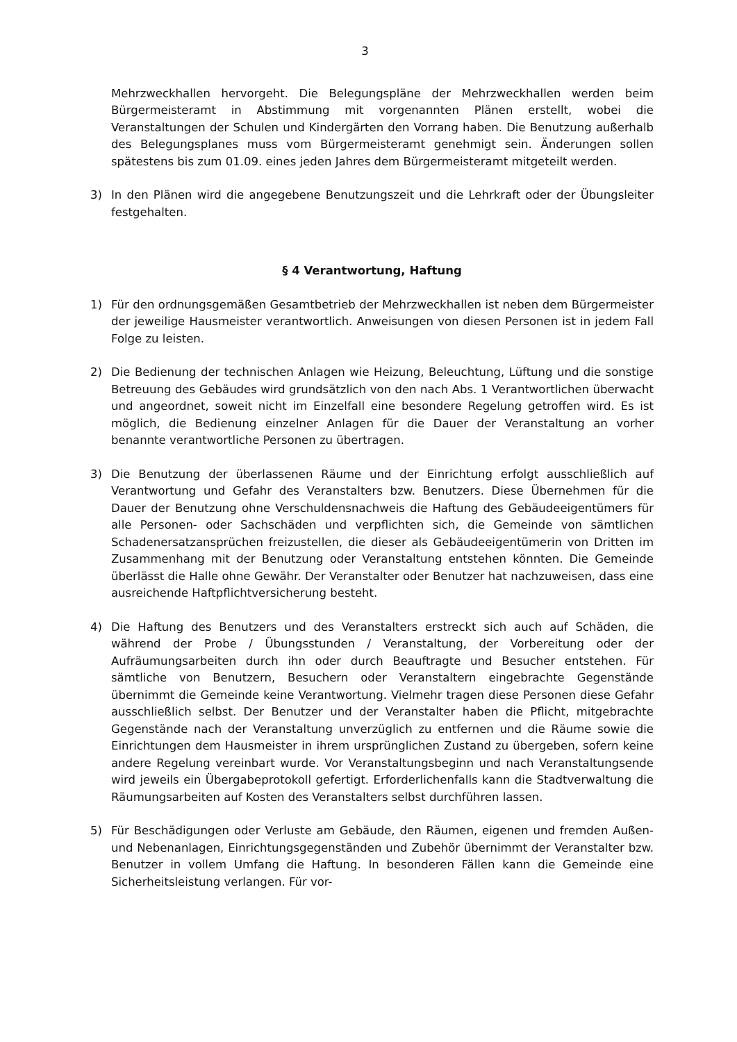3
Mehrzweckhallen hervorgeht. Die Belegungspläne der Mehrzweckhallen werden beim Bürgermeisteramt in Abstimmung mit vorgenannten Plänen erstellt, wobei die Veranstaltungen der Schulen und Kindergärten den Vorrang haben. Die Benutzung außerhalb des Belegungsplanes muss vom Bürgermeisteramt genehmigt sein. Änderungen sollen spätestens bis zum 01.09. eines jeden Jahres dem Bürgermeisteramt mitgeteilt werden.
3) In den Plänen wird die angegebene Benutzungszeit und die Lehrkraft oder der Übungsleiter festgehalten.
§ 4 Verantwortung, Haftung
1) Für den ordnungsgemäßen Gesamtbetrieb der Mehrzweckhallen ist neben dem Bürgermeister der jeweilige Hausmeister verantwortlich. Anweisungen von diesen Personen ist in jedem Fall Folge zu leisten.
2) Die Bedienung der technischen Anlagen wie Heizung, Beleuchtung, Lüftung und die sonstige Betreuung des Gebäudes wird grundsätzlich von den nach Abs. 1 Verantwortlichen überwacht und angeordnet, soweit nicht im Einzelfall eine besondere Regelung getroffen wird. Es ist möglich, die Bedienung einzelner Anlagen für die Dauer der Veranstaltung an vorher benannte verantwortliche Personen zu übertragen.
3) Die Benutzung der überlassenen Räume und der Einrichtung erfolgt ausschließlich auf Verantwortung und Gefahr des Veranstalters bzw. Benutzers. Diese Übernehmen für die Dauer der Benutzung ohne Verschuldensnachweis die Haftung des Gebäudeeigentümers für alle Personen- oder Sachschäden und verpflichten sich, die Gemeinde von sämtlichen Schadenersatzansprüchen freizustellen, die dieser als Gebäudeeigentümerin von Dritten im Zusammenhang mit der Benutzung oder Veranstaltung entstehen könnten. Die Gemeinde überlässt die Halle ohne Gewähr. Der Veranstalter oder Benutzer hat nachzuweisen, dass eine ausreichende Haftpflichtversicherung besteht.
4) Die Haftung des Benutzers und des Veranstalters erstreckt sich auch auf Schäden, die während der Probe / Übungsstunden / Veranstaltung, der Vorbereitung oder der Aufräumungsarbeiten durch ihn oder durch Beauftragte und Besucher entstehen. Für sämtliche von Benutzern, Besuchern oder Veranstaltern eingebrachte Gegenstände übernimmt die Gemeinde keine Verantwortung. Vielmehr tragen diese Personen diese Gefahr ausschließlich selbst. Der Benutzer und der Veranstalter haben die Pflicht, mitgebrachte Gegenstände nach der Veranstaltung unverzüglich zu entfernen und die Räume sowie die Einrichtungen dem Hausmeister in ihrem ursprünglichen Zustand zu übergeben, sofern keine andere Regelung vereinbart wurde. Vor Veranstaltungsbeginn und nach Veranstaltungsende wird jeweils ein Übergabeprotokoll gefertigt. Erforderlichenfalls kann die Stadtverwaltung die Räumungsarbeiten auf Kosten des Veranstalters selbst durchführen lassen.
5) Für Beschädigungen oder Verluste am Gebäude, den Räumen, eigenen und fremden Außen- und Nebenanlagen, Einrichtungsgegenständen und Zubehör übernimmt der Veranstalter bzw. Benutzer in vollem Umfang die Haftung. In besonderen Fällen kann die Gemeinde eine Sicherheitsleistung verlangen. Für vor-